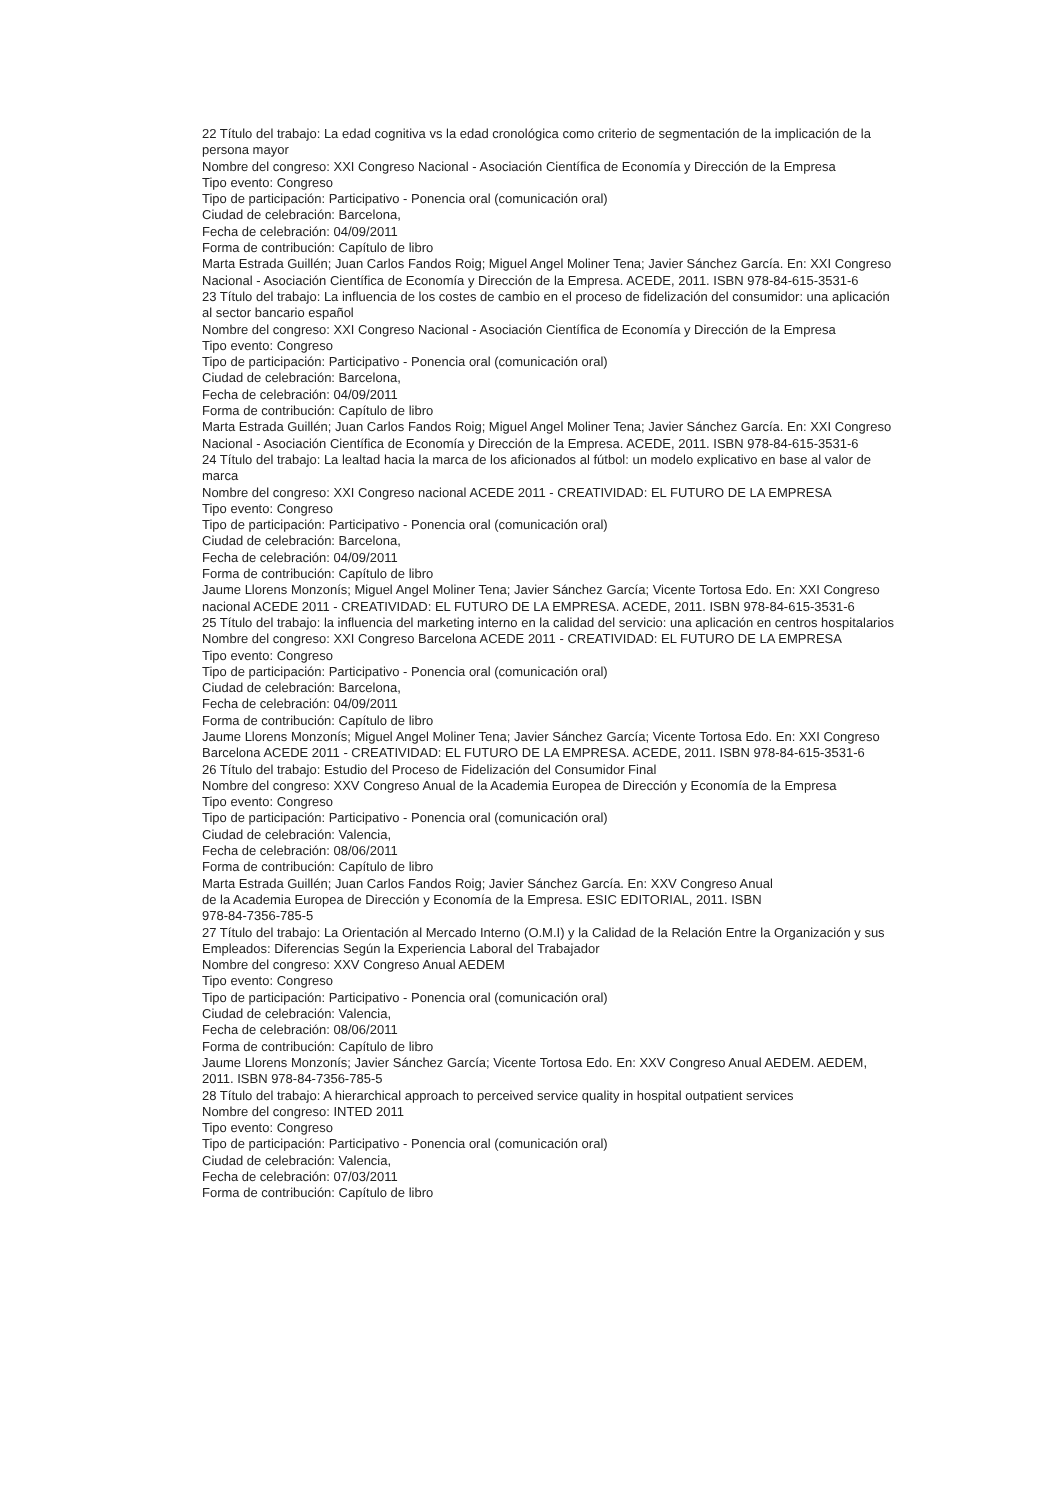22 Título del trabajo: La edad cognitiva vs la edad cronológica como criterio de segmentación de la implicación de la persona mayor
Nombre del congreso: XXI Congreso Nacional - Asociación Científica de Economía y Dirección de la Empresa
Tipo evento: Congreso
Tipo de participación: Participativo - Ponencia oral (comunicación oral)
Ciudad de celebración: Barcelona,
Fecha de celebración: 04/09/2011
Forma de contribución: Capítulo de libro
Marta Estrada Guillén; Juan Carlos Fandos Roig; Miguel Angel Moliner Tena; Javier Sánchez García. En: XXI Congreso Nacional - Asociación Científica de Economía y Dirección de la Empresa. ACEDE, 2011. ISBN 978-84-615-3531-6
23 Título del trabajo: La influencia de los costes de cambio en el proceso de fidelización del consumidor: una aplicación al sector bancario español
Nombre del congreso: XXI Congreso Nacional - Asociación Científica de Economía y Dirección de la Empresa
Tipo evento: Congreso
Tipo de participación: Participativo - Ponencia oral (comunicación oral)
Ciudad de celebración: Barcelona,
Fecha de celebración: 04/09/2011
Forma de contribución: Capítulo de libro
Marta Estrada Guillén; Juan Carlos Fandos Roig; Miguel Angel Moliner Tena; Javier Sánchez García. En: XXI Congreso Nacional - Asociación Científica de Economía y Dirección de la Empresa. ACEDE, 2011. ISBN 978-84-615-3531-6
24 Título del trabajo: La lealtad hacia la marca de los aficionados al fútbol: un modelo explicativo en base al valor de marca
Nombre del congreso: XXI Congreso nacional ACEDE 2011 - CREATIVIDAD: EL FUTURO DE LA EMPRESA
Tipo evento: Congreso
Tipo de participación: Participativo - Ponencia oral (comunicación oral)
Ciudad de celebración: Barcelona,
Fecha de celebración: 04/09/2011
Forma de contribución: Capítulo de libro
Jaume Llorens Monzonís; Miguel Angel Moliner Tena; Javier Sánchez García; Vicente Tortosa Edo. En: XXI Congreso nacional ACEDE 2011 - CREATIVIDAD: EL FUTURO DE LA EMPRESA. ACEDE, 2011. ISBN 978-84-615-3531-6
25 Título del trabajo: la influencia del marketing interno en la calidad del servicio: una aplicación en centros hospitalarios
Nombre del congreso: XXI Congreso Barcelona ACEDE 2011 - CREATIVIDAD: EL FUTURO DE LA EMPRESA
Tipo evento: Congreso
Tipo de participación: Participativo - Ponencia oral (comunicación oral)
Ciudad de celebración: Barcelona,
Fecha de celebración: 04/09/2011
Forma de contribución: Capítulo de libro
Jaume Llorens Monzonís; Miguel Angel Moliner Tena; Javier Sánchez García; Vicente Tortosa Edo. En: XXI Congreso Barcelona ACEDE 2011 - CREATIVIDAD: EL FUTURO DE LA EMPRESA. ACEDE, 2011. ISBN 978-84-615-3531-6
26 Título del trabajo: Estudio del Proceso de Fidelización del Consumidor Final
Nombre del congreso: XXV Congreso Anual de la Academia Europea de Dirección y Economía de la Empresa
Tipo evento: Congreso
Tipo de participación: Participativo - Ponencia oral (comunicación oral)
Ciudad de celebración: Valencia,
Fecha de celebración: 08/06/2011
Forma de contribución: Capítulo de libro
Marta Estrada Guillén; Juan Carlos Fandos Roig; Javier Sánchez García. En: XXV Congreso Anual
de la Academia Europea de Dirección y Economía de la Empresa. ESIC EDITORIAL, 2011. ISBN
978-84-7356-785-5
27 Título del trabajo: La Orientación al Mercado Interno (O.M.I) y la Calidad de la Relación Entre la Organización y sus Empleados: Diferencias Según la Experiencia Laboral del Trabajador
Nombre del congreso: XXV Congreso Anual AEDEM
Tipo evento: Congreso
Tipo de participación: Participativo - Ponencia oral (comunicación oral)
Ciudad de celebración: Valencia,
Fecha de celebración: 08/06/2011
Forma de contribución: Capítulo de libro
Jaume Llorens Monzonís; Javier Sánchez García; Vicente Tortosa Edo. En: XXV Congreso Anual AEDEM. AEDEM, 2011. ISBN 978-84-7356-785-5
28 Título del trabajo: A hierarchical approach to perceived service quality in hospital outpatient services
Nombre del congreso: INTED 2011
Tipo evento: Congreso
Tipo de participación: Participativo - Ponencia oral (comunicación oral)
Ciudad de celebración: Valencia,
Fecha de celebración: 07/03/2011
Forma de contribución: Capítulo de libro